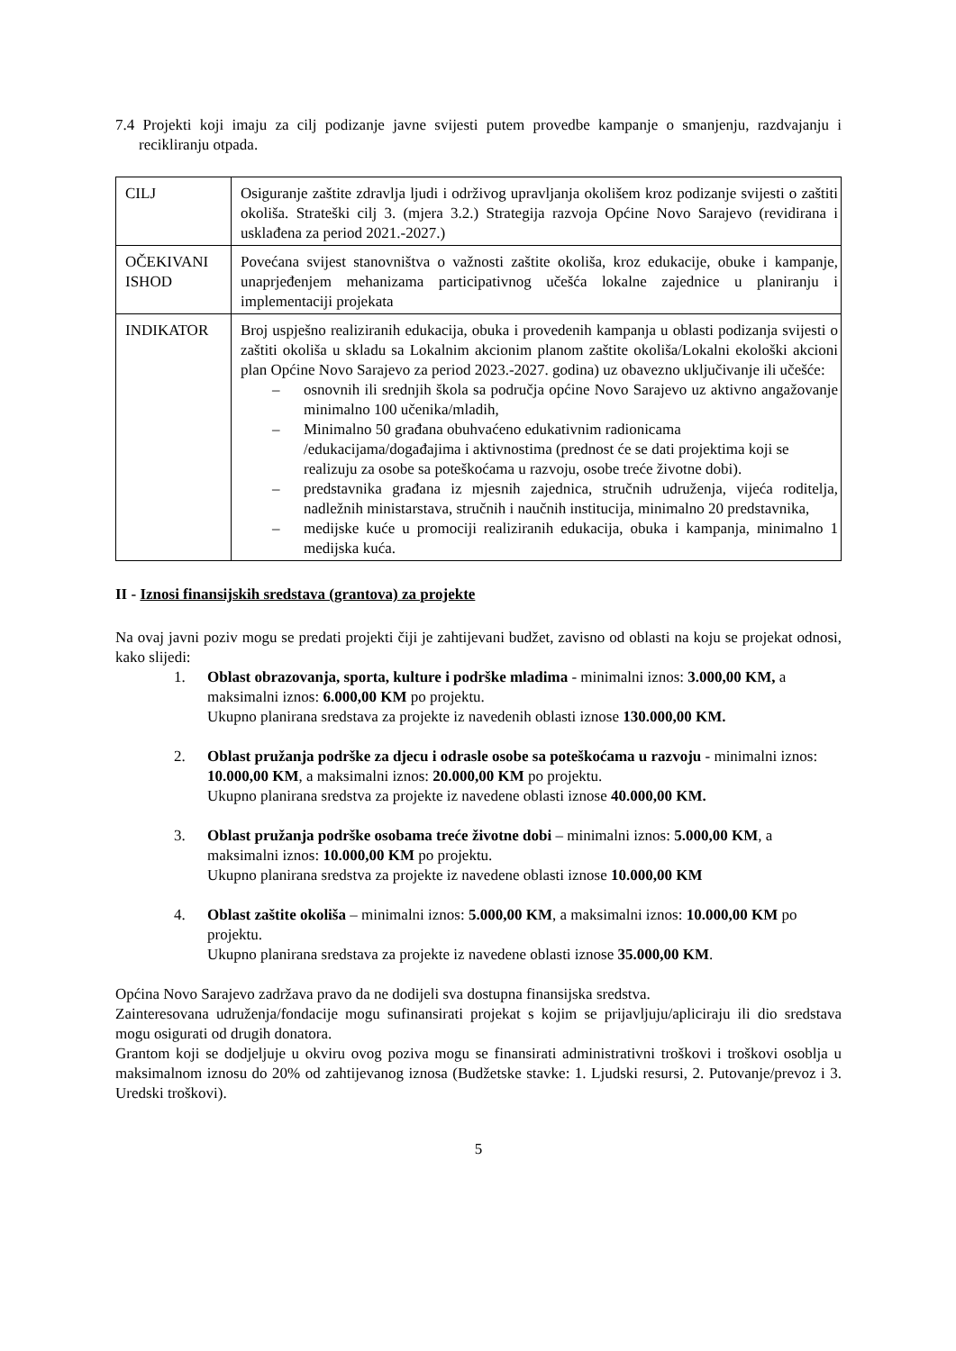7.4 Projekti koji imaju za cilj podizanje javne svijesti putem provedbe kampanje o smanjenju, razdvajanju i recikliranju otpada.
| CILJ | Osiguranje zaštite zdravlja ljudi i održivog upravljanja okolišem kroz podizanje svijesti o zaštiti okoliša. Strateški cilj 3. (mjera 3.2.) Strategija razvoja Općine Novo Sarajevo (revidirana i usklađena za period 2021.-2027.) |
| OČEKIVANI ISHOD | Povećana svijest stanovništva o važnosti zaštite okoliša, kroz edukacije, obuke i kampanje, unaprjeđenjem mehanizama participativnog učešća lokalne zajednice u planiranju i implementaciji projekata |
| INDIKATOR | Broj uspješno realiziranih edukacija, obuka i provedenih kampanja u oblasti podizanja svijesti o zaštiti okoliša u skladu sa Lokalnim akcionim planom zaštite okoliša/Lokalni ekološki akcioni plan Općine Novo Sarajevo za period 2023.-2027. godina) uz obavezno uključivanje ili učešće: – osnovnih ili srednjih škola sa područja općine Novo Sarajevo uz aktivno angažovanje minimalno 100 učenika/mladih, – Minimalno 50 građana obuhvaćeno edukativnim radionicama /edukacijama/događajima i aktivnostima (prednost će se dati projektima koji se realizuju za osobe sa poteškoćama u razvoju, osobe treće životne dobi). – predstavnika građana iz mjesnih zajednica, stručnih udruženja, vijeća roditelja, nadležnih ministarstava, stručnih i naučnih institucija, minimalno 20 predstavnika, – medijske kuće u promociji realiziranih edukacija, obuka i kampanja, minimalno 1 medijska kuća. |
II - Iznosi finansijskih sredstava (grantova) za projekte
Na ovaj javni poziv mogu se predati projekti čiji je zahtijevani budžet, zavisno od oblasti na koju se projekat odnosi, kako slijedi:
1. Oblast obrazovanja, sporta, kulture i podrške mladima - minimalni iznos: 3.000,00 KM, a maksimalni iznos: 6.000,00 KM po projektu.
Ukupno planirana sredstava za projekte iz navedenih oblasti iznose 130.000,00 KM.
2. Oblast pružanja podrške za djecu i odrasle osobe sa poteškoćama u razvoju - minimalni iznos: 10.000,00 KM, a maksimalni iznos: 20.000,00 KM po projektu.
Ukupno planirana sredstva za projekte iz navedene oblasti iznose 40.000,00 KM.
3. Oblast pružanja podrške osobama treće životne dobi – minimalni iznos: 5.000,00 KM, a maksimalni iznos: 10.000,00 KM po projektu.
Ukupno planirana sredstva za projekte iz navedene oblasti iznose 10.000,00 KM
4. Oblast zaštite okoliša – minimalni iznos: 5.000,00 KM, a maksimalni iznos: 10.000,00 KM po projektu.
Ukupno planirana sredstava za projekte iz navedene oblasti iznose 35.000,00 KM.
Općina Novo Sarajevo zadržava pravo da ne dodijeli sva dostupna finansijska sredstva.
Zainteresovana udruženja/fondacije mogu sufinansirati projekat s kojim se prijavljuju/apliciraju ili dio sredstava mogu osigurati od drugih donatora.
Grantom koji se dodjeljuje u okviru ovog poziva mogu se finansirati administrativni troškovi i troškovi osoblja u maksimalnom iznosu do 20% od zahtijevanog iznosa (Budžetske stavke: 1. Ljudski resursi, 2. Putovanje/prevoz i 3. Uredski troškovi).
5